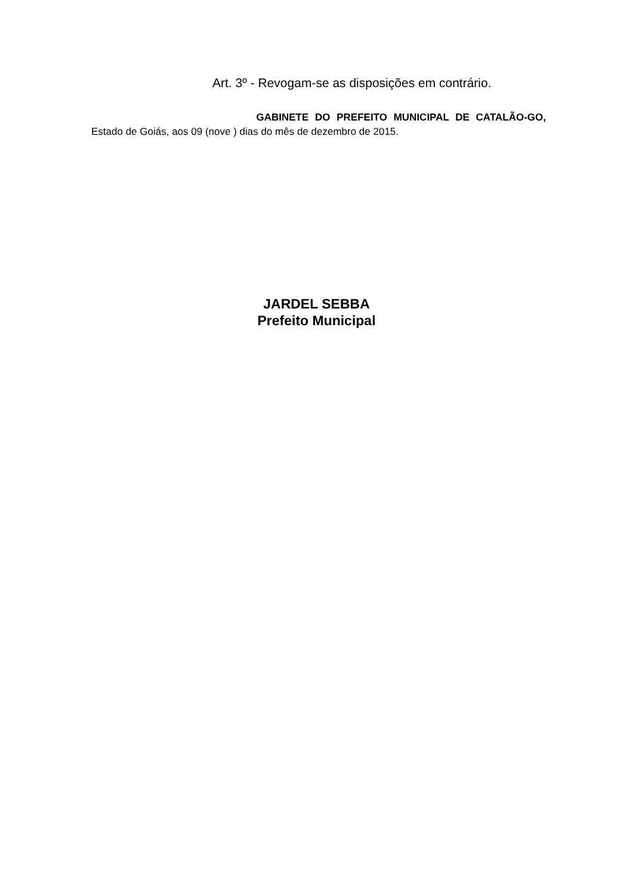Art. 3º - Revogam-se as disposições em contrário.
GABINETE DO PREFEITO MUNICIPAL DE CATALÃO-GO,
Estado de Goiás, aos 09 (nove ) dias do mês de dezembro de 2015.
JARDEL SEBBA
Prefeito Municipal